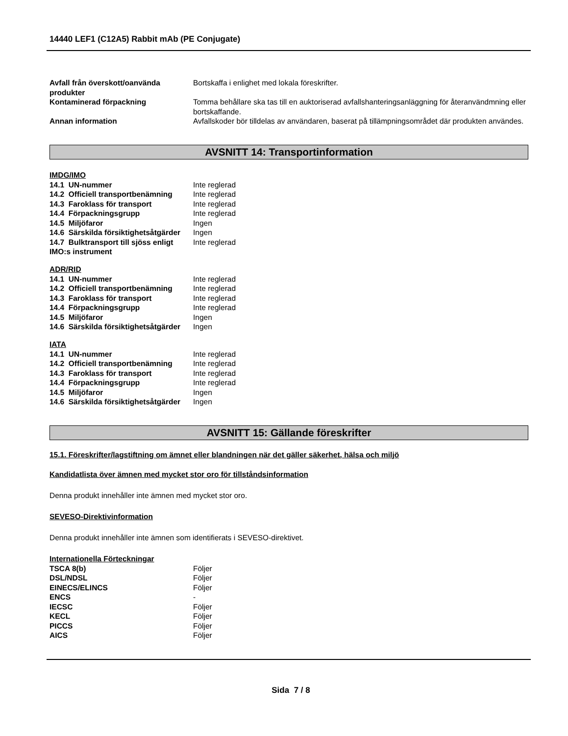14440 LEF1 (C12A5) Rabbit mAb (PE Conjugate)
| Avfall från överskott/oanvända produkter | Bortskaffa i enlighet med lokala föreskrifter. |
| Kontaminerad förpackning | Tomma behållare ska tas till en auktoriserad avfallshanteringsanläggning för återanvändmning eller bortskaffande. |
| Annan information | Avfallskoder bör tilldelas av användaren, baserat på tillämpningsområdet där produkten användes. |
AVSNITT 14: Transportinformation
IMDG/IMO
| 14.1 UN-nummer | Inte reglerad |
| 14.2 Officiell transportbenämning | Inte reglerad |
| 14.3 Faroklass för transport | Inte reglerad |
| 14.4 Förpackningsgrupp | Inte reglerad |
| 14.5 Miljöfaror | Ingen |
| 14.6 Särskilda försiktighetsåtgärder | Ingen |
| 14.7 Bulktransport till sjöss enligt IMO:s instrument | Inte reglerad |
ADR/RID
| 14.1 UN-nummer | Inte reglerad |
| 14.2 Officiell transportbenämning | Inte reglerad |
| 14.3 Faroklass för transport | Inte reglerad |
| 14.4 Förpackningsgrupp | Inte reglerad |
| 14.5 Miljöfaror | Ingen |
| 14.6 Särskilda försiktighetsåtgärder | Ingen |
IATA
| 14.1 UN-nummer | Inte reglerad |
| 14.2 Officiell transportbenämning | Inte reglerad |
| 14.3 Faroklass för transport | Inte reglerad |
| 14.4 Förpackningsgrupp | Inte reglerad |
| 14.5 Miljöfaror | Ingen |
| 14.6 Särskilda försiktighetsåtgärder | Ingen |
AVSNITT 15: Gällande föreskrifter
15.1. Föreskrifter/lagstiftning om ämnet eller blandningen när det gäller säkerhet, hälsa och miljö
Kandidatlista över ämnen med mycket stor oro för tillståndsinformation
Denna produkt innehåller inte ämnen med mycket stor oro.
SEVESO-Direktivinformation
Denna produkt innehåller inte ämnen som identifierats i SEVESO-direktivet.
Internationella Förteckningar
| TSCA 8(b) | Följer |
| DSL/NDSL | Följer |
| EINECS/ELINCS | Följer |
| ENCS | - |
| IECSC | Följer |
| KECL | Följer |
| PICCS | Följer |
| AICS | Följer |
Sida 7 / 8